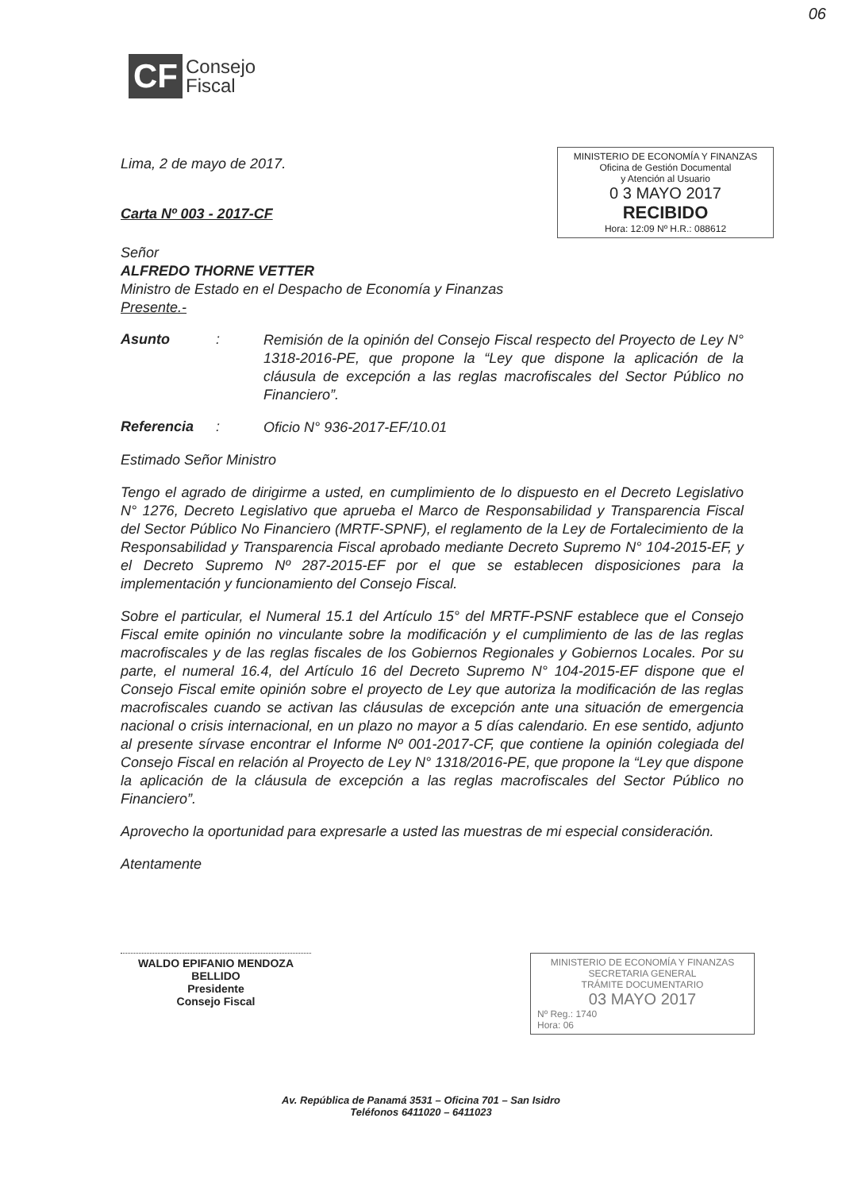06
CF Consejo
Fiscal
MINISTERIO DE ECONOMÍA Y FINANZAS
Oficina de Gestión Documental
y Atención al Usuario
0 3 MAYO 2017
RECIBIDO
Hora: 12:09 Nº H.R.: 088612
Lima, 2 de mayo de 2017.
Carta Nº 003 - 2017-CF
Señor
ALFREDO THORNE VETTER
Ministro de Estado en el Despacho de Economía y Finanzas
Presente.-
Asunto:
Remisión de la opinión del Consejo Fiscal respecto del Proyecto de Ley N° 1318-2016-PE, que propone la “Ley que dispone la aplicación de la cláusula de excepción a las reglas macrofiscales del Sector Público no Financiero”.
Referencia:
Oficio N° 936-2017-EF/10.01
Estimado Señor Ministro
Tengo el agrado de dirigirme a usted, en cumplimiento de lo dispuesto en el Decreto Legislativo N° 1276, Decreto Legislativo que aprueba el Marco de Responsabilidad y Transparencia Fiscal del Sector Público No Financiero (MRTF-SPNF), el reglamento de la Ley de Fortalecimiento de la Responsabilidad y Transparencia Fiscal aprobado mediante Decreto Supremo N° 104-2015-EF, y el Decreto Supremo Nº 287-2015-EF por el que se establecen disposiciones para la implementación y funcionamiento del Consejo Fiscal.
Sobre el particular, el Numeral 15.1 del Artículo 15° del MRTF-PSNF establece que el Consejo Fiscal emite opinión no vinculante sobre la modificación y el cumplimiento de las de las reglas macrofiscales y de las reglas fiscales de los Gobiernos Regionales y Gobiernos Locales. Por su parte, el numeral 16.4, del Artículo 16 del Decreto Supremo N° 104-2015-EF dispone que el Consejo Fiscal emite opinión sobre el proyecto de Ley que autoriza la modificación de las reglas macrofiscales cuando se activan las cláusulas de excepción ante una situación de emergencia nacional o crisis internacional, en un plazo no mayor a 5 días calendario. En ese sentido, adjunto al presente sírvase encontrar el Informe Nº 001-2017-CF, que contiene la opinión colegiada del Consejo Fiscal en relación al Proyecto de Ley N° 1318/2016-PE, que propone la “Ley que dispone la aplicación de la cláusula de excepción a las reglas macrofiscales del Sector Público no Financiero”.
Aprovecho la oportunidad para expresarle a usted las muestras de mi especial consideración.
Atentamente
WALDO EPIFANIO MENDOZA BELLIDO
Presidente
Consejo Fiscal
MINISTERIO DE ECONOMÍA Y FINANZAS
SECRETARIA GENERAL
TRÁMITE DOCUMENTARIO
03 MAYO 2017
Nº Reg.: 1740
Hora: 06
Av. República de Panamá 3531 – Oficina 701 – San Isidro
Teléfonos 6411020 – 6411023